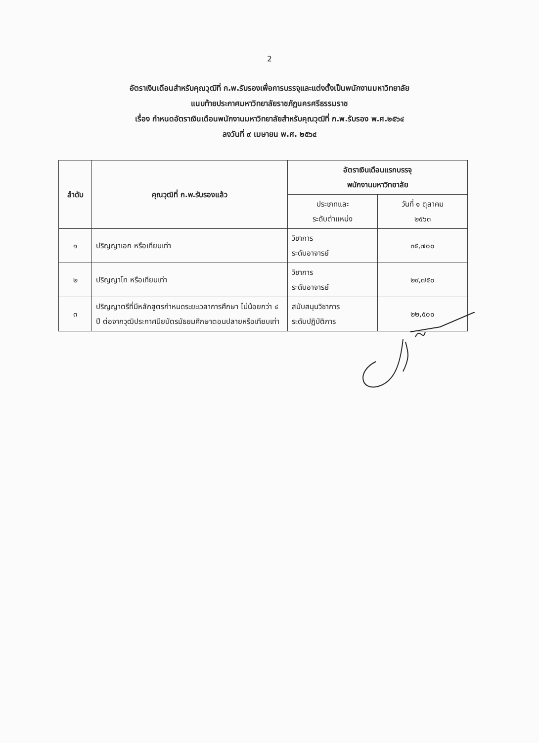2
อัตราเงินเดือนสำหรับคุณวุฒิที่ ก.พ.รับรองเพื่อการบรรจุและแต่งตั้งเป็นพนักงานมหาวิทยาลัย
แนบท้ายประกาศมหาวิทยาลัยราชภัฏนครศรีธรรมราช
เรื่อง กำหนดอัตราเงินเดือนพนักงานมหาวิทยาลัยสำหรับคุณวุฒิที่ ก.พ.รับรอง พ.ศ.๒๕๖๔
ลงวันที่ ๙ เมษายน พ.ศ. ๒๕๖๔
| ลำดับ | คุณวุฒิที่ ก.พ.รับรองแล้ว | อัตราเงินเดือนแรกบรรจุ พนักงานมหาวิทยาลัย | |
| --- | --- | --- | --- |
| | | ประเภทและ ระดับตำแหน่ง | วันที่ ๑ ตุลาคม ๒๕๖๓ |
| ๑ | ปริญญาเอก หรือเทียบเท่า | วิชาการ ระดับอาจารย์ | ๓๕,๗๐๐ |
| ๒ | ปริญญาโท หรือเทียบเท่า | วิชาการ ระดับอาจารย์ | ๒๙,๗๕๐ |
| ๓ | ปริญญาตรีที่มีหลักสูตรกำหนดระยะเวลาการศึกษา ไม่น้อยกว่า ๔ ปี ต่อจากวุฒิประกาศนียบัตรมัธยมศึกษาตอนปลายหรือเทียบเท่า | สนับสนุนวิชาการ ระดับปฏิบัติการ | ๒๒,๕๐๐ |